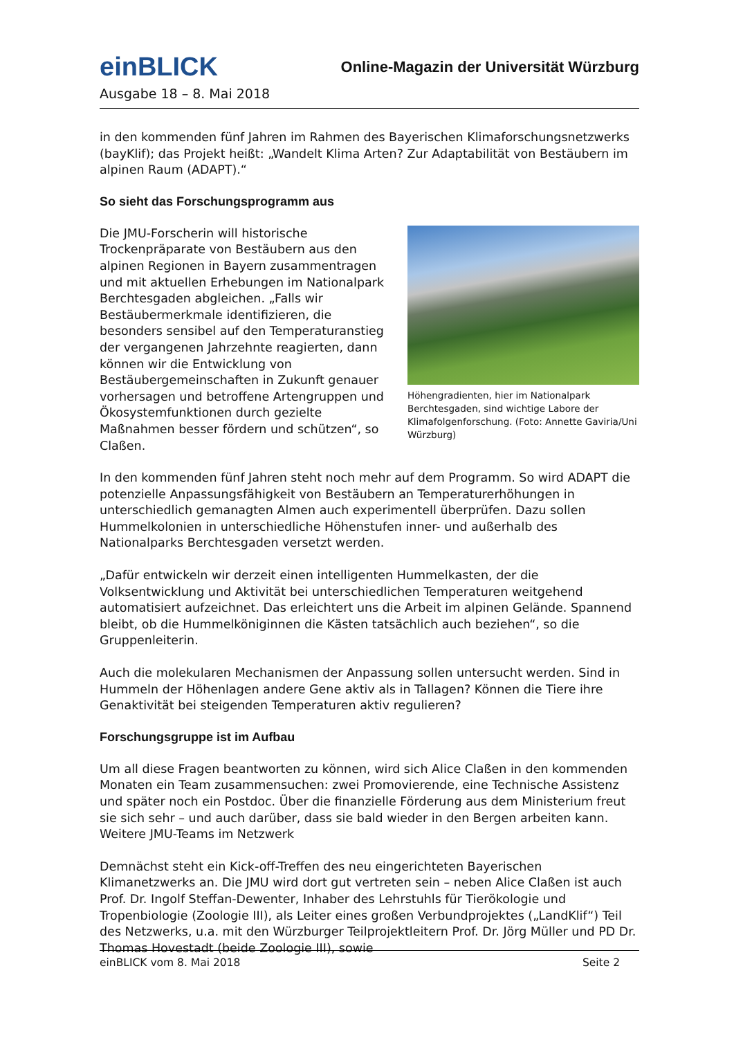einBLICK
Online-Magazin der Universität Würzburg
Ausgabe 18 – 8. Mai 2018
in den kommenden fünf Jahren im Rahmen des Bayerischen Klimaforschungsnetzwerks (bayKlif); das Projekt heißt: „Wandelt Klima Arten? Zur Adaptabilität von Bestäubern im alpinen Raum (ADAPT).“
So sieht das Forschungsprogramm aus
Höhengradienten, hier im Nationalpark Berchtesgaden, sind wichtige Labore der Klimafolgenforschung. (Foto: Annette Gaviria/Uni Würzburg)
Die JMU-Forscherin will historische Trockenpräparate von Bestäubern aus den alpinen Regionen in Bayern zusammentragen und mit aktuellen Erhebungen im Nationalpark Berchtesgaden abgleichen. „Falls wir Bestäubermerkmale identifizieren, die besonders sensibel auf den Temperaturanstieg der vergangenen Jahrzehnte reagierten, dann können wir die Entwicklung von Bestäubergemeinschaften in Zukunft genauer vorhersagen und betroffene Artengruppen und Ökosystemfunktionen durch gezielte Maßnahmen besser fördern und schützen“, so Claßen.
In den kommenden fünf Jahren steht noch mehr auf dem Programm. So wird ADAPT die potenzielle Anpassungsfähigkeit von Bestäubern an Temperaturerhöhungen in unterschiedlich gemanagten Almen auch experimentell überprüfen. Dazu sollen Hummelkolonien in unterschiedliche Höhenstufen inner- und außerhalb des Nationalparks Berchtesgaden versetzt werden.
„Dafür entwickeln wir derzeit einen intelligenten Hummelkasten, der die Volksentwicklung und Aktivität bei unterschiedlichen Temperaturen weitgehend automatisiert aufzeichnet. Das erleichtert uns die Arbeit im alpinen Gelände. Spannend bleibt, ob die Hummelköniginnen die Kästen tatsächlich auch beziehen“, so die Gruppenleiterin.
Auch die molekularen Mechanismen der Anpassung sollen untersucht werden. Sind in Hummeln der Höhenlagen andere Gene aktiv als in Tallagen? Können die Tiere ihre Genaktivität bei steigenden Temperaturen aktiv regulieren?
Forschungsgruppe ist im Aufbau
Um all diese Fragen beantworten zu können, wird sich Alice Claßen in den kommenden Monaten ein Team zusammensuchen: zwei Promovierende, eine Technische Assistenz und später noch ein Postdoc. Über die finanzielle Förderung aus dem Ministerium freut sie sich sehr – und auch darüber, dass sie bald wieder in den Bergen arbeiten kann.
Weitere JMU-Teams im Netzwerk
Demnächst steht ein Kick-off-Treffen des neu eingerichteten Bayerischen Klimanetzwerks an. Die JMU wird dort gut vertreten sein – neben Alice Claßen ist auch Prof. Dr. Ingolf Steffan-Dewenter, Inhaber des Lehrstuhls für Tierökologie und Tropenbiologie (Zoologie III), als Leiter eines großen Verbundprojektes („LandKlif“) Teil des Netzwerks, u.a. mit den Würzburger Teilprojektleitern Prof. Dr. Jörg Müller und PD Dr. Thomas Hovestadt (beide Zoologie III), sowie
einBLICK vom 8. Mai 2018 Seite 2